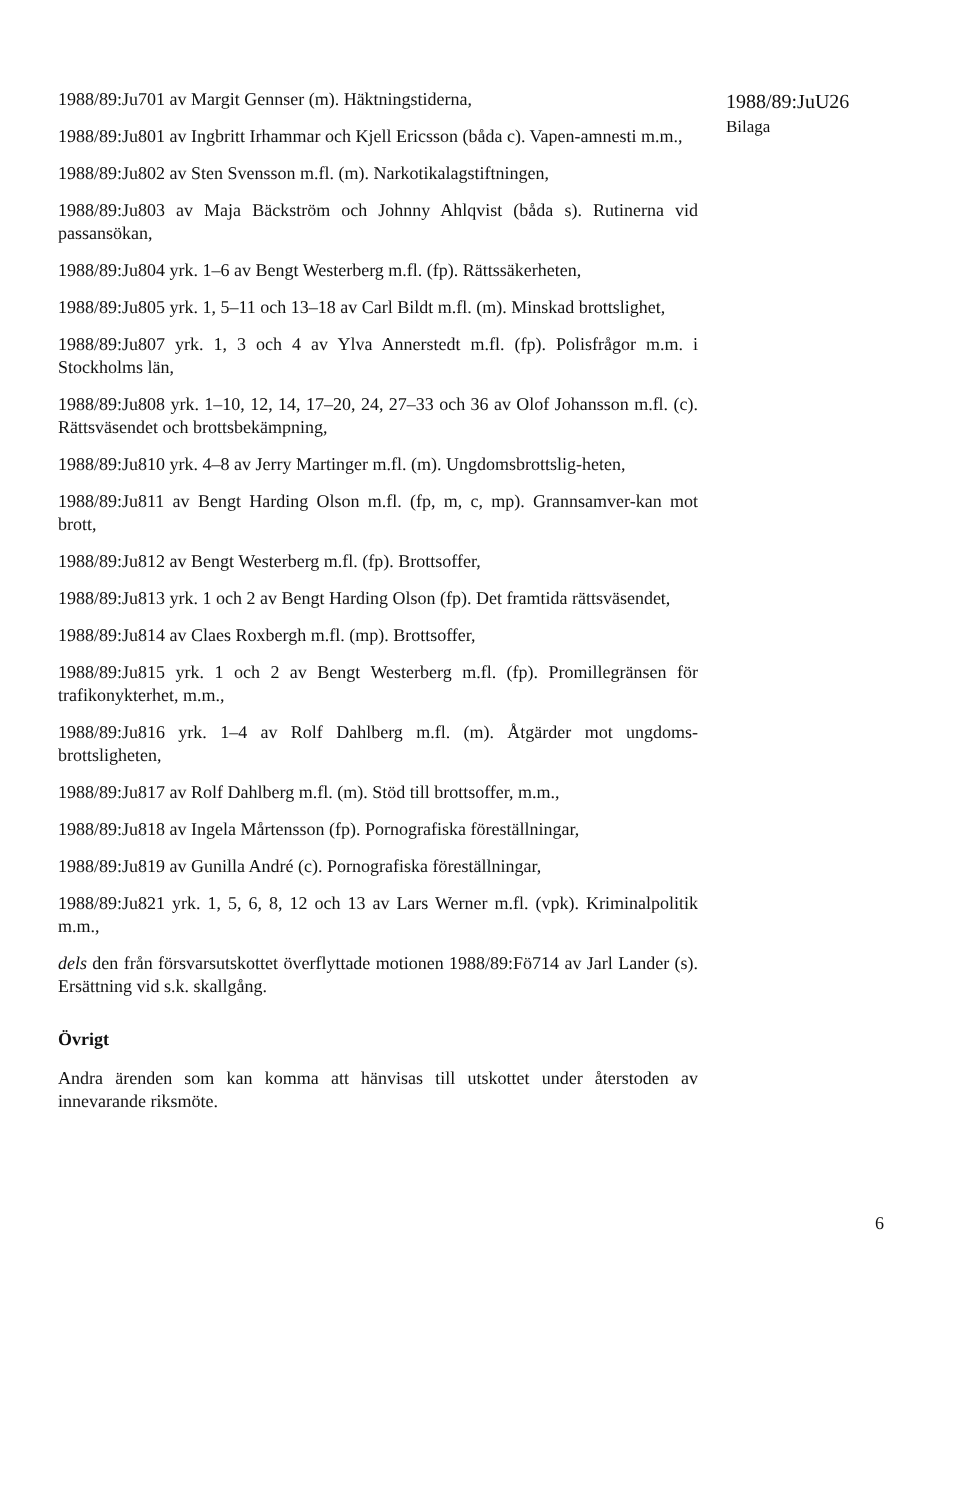1988/89:Ju701 av Margit Gennser (m). Häktningstiderna,
1988/89:Ju801 av Ingbritt Irhammar och Kjell Ericsson (båda c). Vapen-amnesti m.m.,
1988/89:Ju802 av Sten Svensson m.fl. (m). Narkotikalagstiftningen,
1988/89:Ju803 av Maja Bäckström och Johnny Ahlqvist (båda s). Rutinerna vid passansökan,
1988/89:Ju804 yrk. 1–6 av Bengt Westerberg m.fl. (fp). Rättssäkerheten,
1988/89:Ju805 yrk. 1, 5–11 och 13–18 av Carl Bildt m.fl. (m). Minskad brottslighet,
1988/89:Ju807 yrk. 1, 3 och 4 av Ylva Annerstedt m.fl. (fp). Polisfrågor m.m. i Stockholms län,
1988/89:Ju808 yrk. 1–10, 12, 14, 17–20, 24, 27–33 och 36 av Olof Johansson m.fl. (c). Rättsväsendet och brottsbekämpning,
1988/89:Ju810 yrk. 4–8 av Jerry Martinger m.fl. (m). Ungdomsbrottslig-heten,
1988/89:Ju811 av Bengt Harding Olson m.fl. (fp, m, c, mp). Grannsamver-kan mot brott,
1988/89:Ju812 av Bengt Westerberg m.fl. (fp). Brottsoffer,
1988/89:Ju813 yrk. 1 och 2 av Bengt Harding Olson (fp). Det framtida rättsväsendet,
1988/89:Ju814 av Claes Roxbergh m.fl. (mp). Brottsoffer,
1988/89:Ju815 yrk. 1 och 2 av Bengt Westerberg m.fl. (fp). Promillegränsen för trafikonykterhet, m.m.,
1988/89:Ju816 yrk. 1–4 av Rolf Dahlberg m.fl. (m). Åtgärder mot ungdoms-brottsligheten,
1988/89:Ju817 av Rolf Dahlberg m.fl. (m). Stöd till brottsoffer, m.m.,
1988/89:Ju818 av Ingela Mårtensson (fp). Pornografiska föreställningar,
1988/89:Ju819 av Gunilla André (c). Pornografiska föreställningar,
1988/89:Ju821 yrk. 1, 5, 6, 8, 12 och 13 av Lars Werner m.fl. (vpk). Kriminalpolitik m.m.,
dels den från försvarsutskottet överflyttade motionen 1988/89:Fö714 av Jarl Lander (s). Ersättning vid s.k. skallgång.
Övrigt
Andra ärenden som kan komma att hänvisas till utskottet under återstoden av innevarande riksmöte.
1988/89:JuU26
Bilaga
6